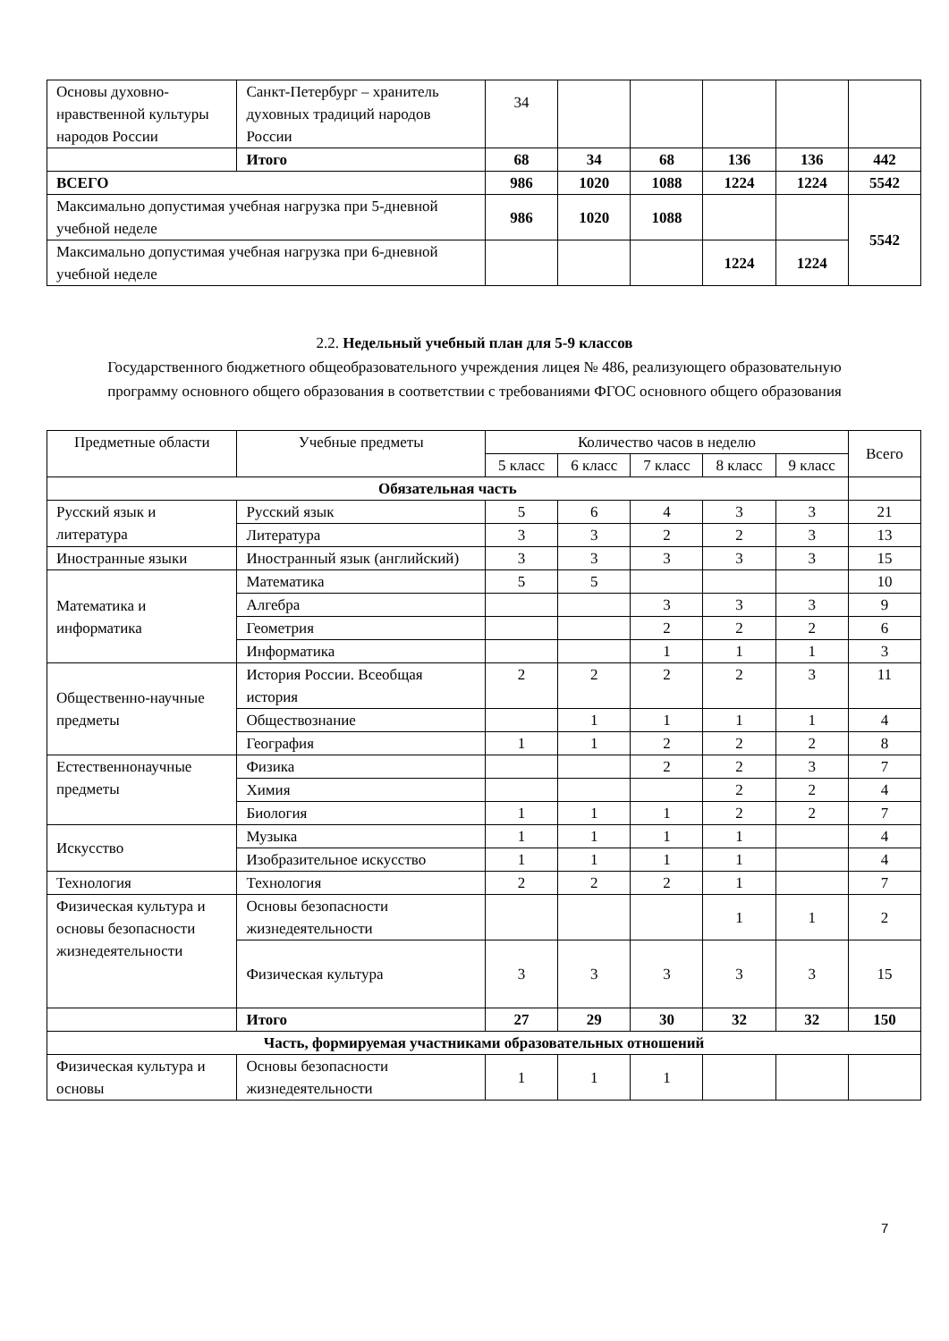| Основы духовно-нравственной культуры народов России | Санкт-Петербург – хранитель духовных традиций народов России | 34 | | | | | |
| | Итого | 68 | 34 | 68 | 136 | 136 | 442 |
| ВСЕГО | | 986 | 1020 | 1088 | 1224 | 1224 | 5542 |
| Максимально допустимая учебная нагрузка при 5-дневной учебной неделе | | 986 | 1020 | 1088 | | | 5542 |
| Максимально допустимая учебная нагрузка при 6-дневной учебной неделе | | | | | 1224 | 1224 | |
2.2. Недельный учебный план для 5-9 классов
Государственного бюджетного общеобразовательного учреждения лицея № 486, реализующего образовательную программу основного общего образования в соответствии с требованиями ФГОС основного общего образования
| Предметные области | Учебные предметы | Количество часов в неделю | | | | | Всего |
| --- | --- | --- | --- | --- | --- | --- | --- |
| | | 5 класс | 6 класс | 7 класс | 8 класс | 9 класс | |
| Обязательная часть | | | | | | | |
| Русский язык и литература | Русский язык | 5 | 6 | 4 | 3 | 3 | 21 |
| | Литература | 3 | 3 | 2 | 2 | 3 | 13 |
| Иностранные языки | Иностранный язык (английский) | 3 | 3 | 3 | 3 | 3 | 15 |
| Математика и информатика | Математика | 5 | 5 | | | | 10 |
| | Алгебра | | | 3 | 3 | 3 | 9 |
| | Геометрия | | | 2 | 2 | 2 | 6 |
| | Информатика | | | 1 | 1 | 1 | 3 |
| Общественно-научные предметы | История России. Всеобщая история | 2 | 2 | 2 | 2 | 3 | 11 |
| | Обществознание | | 1 | 1 | 1 | 1 | 4 |
| | География | 1 | 1 | 2 | 2 | 2 | 8 |
| Естественнонаучные предметы | Физика | | | 2 | 2 | 3 | 7 |
| | Химия | | | | 2 | 2 | 4 |
| | Биология | 1 | 1 | 1 | 2 | 2 | 7 |
| Искусство | Музыка | 1 | 1 | 1 | 1 | | 4 |
| | Изобразительное искусство | 1 | 1 | 1 | 1 | | 4 |
| Технология | Технология | 2 | 2 | 2 | 1 | | 7 |
| Физическая культура и основы безопасности жизнедеятельности | Основы безопасности жизнедеятельности | | | | 1 | 1 | 2 |
| | Физическая культура | 3 | 3 | 3 | 3 | 3 | 15 |
| | Итого | 27 | 29 | 30 | 32 | 32 | 150 |
| Часть, формируемая участниками образовательных отношений | | | | | | | |
| Физическая культура и основы | Основы безопасности жизнедеятельности | 1 | 1 | 1 | | | |
7